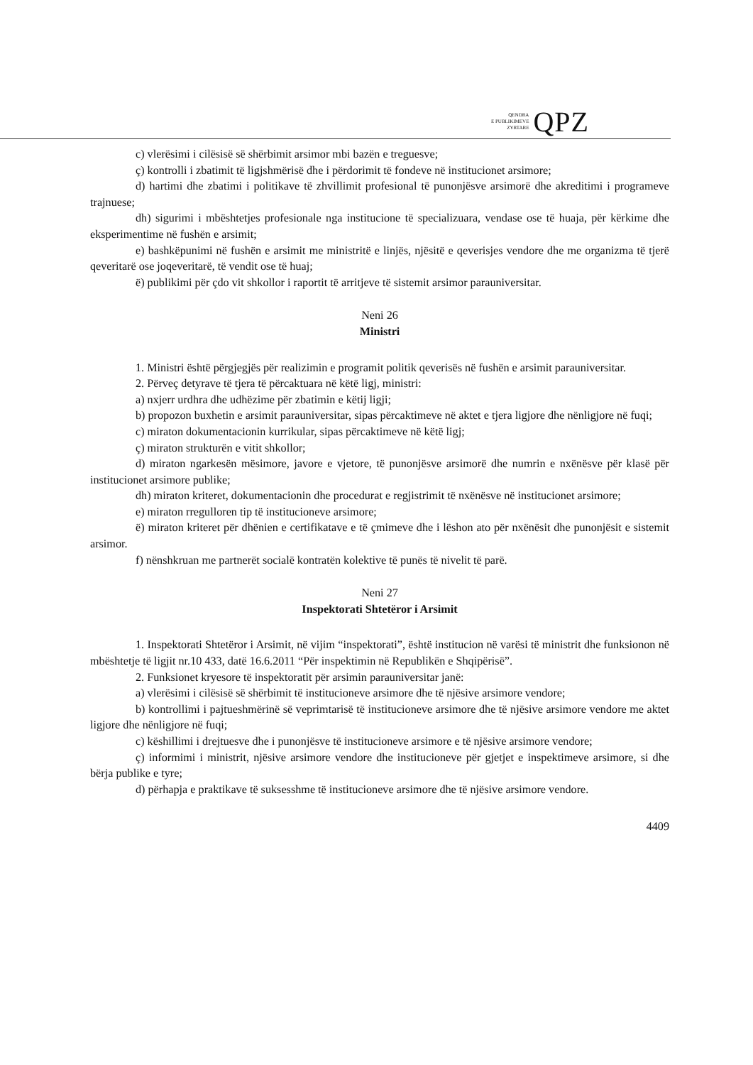QENDRA
E PUBLIKIMEVE
ZYRTARE
QPZ
c) vlerësimi i cilësisë së shërbimit arsimor mbi bazën e treguesve;
ç) kontrolli i zbatimit të ligjshmërisë dhe i përdorimit të fondeve në institucionet arsimore;
d) hartimi dhe zbatimi i politikave të zhvillimit profesional të punonjësve arsimorë dhe akreditimi i programeve trajnuese;
dh) sigurimi i mbështetjes profesionale nga institucione të specializuara, vendase ose të huaja, për kërkime dhe eksperimentime në fushën e arsimit;
e) bashkëpunimi në fushën e arsimit me ministritë e linjës, njësitë e qeverisjes vendore dhe me organizma të tjerë qeveritarë ose joqeveritarë, të vendit ose të huaj;
ë) publikimi për çdo vit shkollor i raportit të arritjeve të sistemit arsimor parauniversitar.
Neni 26
Ministri
1. Ministri është përgjegjës për realizimin e programit politik qeverisës në fushën e arsimit parauniversitar.
2. Përveç detyrave të tjera të përcaktuara në këtë ligj, ministri:
a) nxjerr urdhra dhe udhëzime për zbatimin e këtij ligji;
b) propozon buxhetin e arsimit parauniversitar, sipas përcaktimeve në aktet e tjera ligjore dhe nënligjore në fuqi;
c) miraton dokumentacionin kurrikular, sipas përcaktimeve në këtë ligj;
ç) miraton strukturën e vitit shkollor;
d) miraton ngarkesën mësimore, javore e vjetore, të punonjësve arsimorë dhe numrin e nxënësve për klasë për institucionet arsimore publike;
dh) miraton kriteret, dokumentacionin dhe procedurat e regjistrimit të nxënësve në institucionet arsimore;
e) miraton rregulloren tip të institucioneve arsimore;
ë) miraton kriteret për dhënien e certifikatave e të çmimeve dhe i lëshon ato për nxënësit dhe punonjësit e sistemit arsimor.
f) nënshkruan me partnerët socialë kontratën kolektive të punës të nivelit të parë.
Neni 27
Inspektorati Shtetëror i Arsimit
1. Inspektorati Shtetëror i Arsimit, në vijim “inspektorati”, është institucion në varësi të ministrit dhe funksionon në mbështetje të ligjit nr.10 433, datë 16.6.2011 “Për inspektimin në Republikën e Shqipërisë”.
2. Funksionet kryesore të inspektoratit për arsimin parauniversitar janë:
a) vlerësimi i cilësisë së shërbimit të institucioneve arsimore dhe të njësive arsimore vendore;
b) kontrollimi i pajtueshmërinë së veprimtarisë të institucioneve arsimore dhe të njësive arsimore vendore me aktet ligjore dhe nënligjore në fuqi;
c) këshillimi i drejtuesve dhe i punonjësve të institucioneve arsimore e të njësive arsimore vendore;
ç) informimi i ministrit, njësive arsimore vendore dhe institucioneve për gjetjet e inspektimeve arsimore, si dhe bërja publike e tyre;
d) përhapja e praktikave të suksesshme të institucioneve arsimore dhe të njësive arsimore vendore.
4409